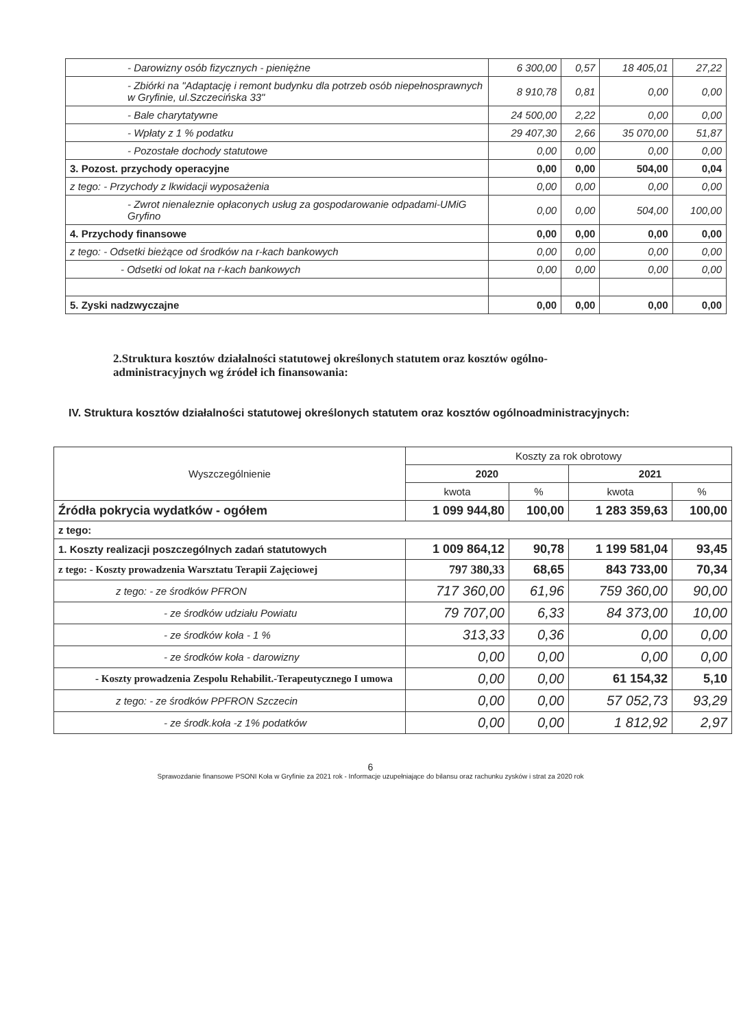| - Darowizny osób fizycznych - pieniężne | 6 300,00 | 0,57 | 18 405,01 | 27,22 |
| - Zbiórki na "Adaptację i remont budynku dla potrzeb osób niepełnosprawnych w Gryfinie, ul.Szczecińska 33" | 8 910,78 | 0,81 | 0,00 | 0,00 |
| - Bale charytatywne | 24 500,00 | 2,22 | 0,00 | 0,00 |
| - Wpłaty z 1 % podatku | 29 407,30 | 2,66 | 35 070,00 | 51,87 |
| - Pozostałe dochody statutowe | 0,00 | 0,00 | 0,00 | 0,00 |
| 3. Pozost. przychody operacyjne | 0,00 | 0,00 | 504,00 | 0,04 |
| z tego: - Przychody z lkwidacji wyposażenia | 0,00 | 0,00 | 0,00 | 0,00 |
| - Zwrot nienaleznie opłaconych usług za gospodarowanie odpadami-UMiG Gryfino | 0,00 | 0,00 | 504,00 | 100,00 |
| 4. Przychody finansowe | 0,00 | 0,00 | 0,00 | 0,00 |
| z tego: - Odsetki bieżące od środków na r-kach bankowych | 0,00 | 0,00 | 0,00 | 0,00 |
| - Odsetki od lokat na r-kach bankowych | 0,00 | 0,00 | 0,00 | 0,00 |
| 5. Zyski nadzwyczajne | 0,00 | 0,00 | 0,00 | 0,00 |
2.Struktura kosztów działalności statutowej określonych statutem oraz kosztów ogólno-administracyjnych wg źródeł ich finansowania:
IV. Struktura kosztów działalności statutowej określonych statutem oraz kosztów ogólnoadministracyjnych:
| Wyszczególnienie | Koszty za rok obrotowy | | | |
| --- | --- | --- | --- | --- |
| | 2020 | | 2021 | |
| | kwota | % | kwota | % |
| Źródła pokrycia wydatków - ogółem | 1 099 944,80 | 100,00 | 1 283 359,63 | 100,00 |
| z tego: | | | | |
| 1. Koszty realizacji poszczególnych zadań statutowych | 1 009 864,12 | 90,78 | 1 199 581,04 | 93,45 |
| z tego: - Koszty prowadzenia Warsztatu Terapii Zajęciowej | 797 380,33 | 68,65 | 843 733,00 | 70,34 |
| z tego: - ze środków PFRON | 717 360,00 | 61,96 | 759 360,00 | 90,00 |
| - ze środków udziału Powiatu | 79 707,00 | 6,33 | 84 373,00 | 10,00 |
| - ze środków koła - 1 % | 313,33 | 0,36 | 0,00 | 0,00 |
| - ze środków koła - darowizny | 0,00 | 0,00 | 0,00 | 0,00 |
| - Koszty prowadzenia Zespolu Rehabilit.-Terapeutycznego I umowa | 0,00 | 0,00 | 61 154,32 | 5,10 |
| z tego: - ze środków PPFRON Szczecin | 0,00 | 0,00 | 57 052,73 | 93,29 |
| - ze środk.koła -z 1% podatków | 0,00 | 0,00 | 1 812,92 | 2,97 |
6
Sprawozdanie finansowe PSONI Koła w Gryfinie za 2021 rok - Informacje uzupełniające do bilansu oraz rachunku zysków i strat za 2020 rok